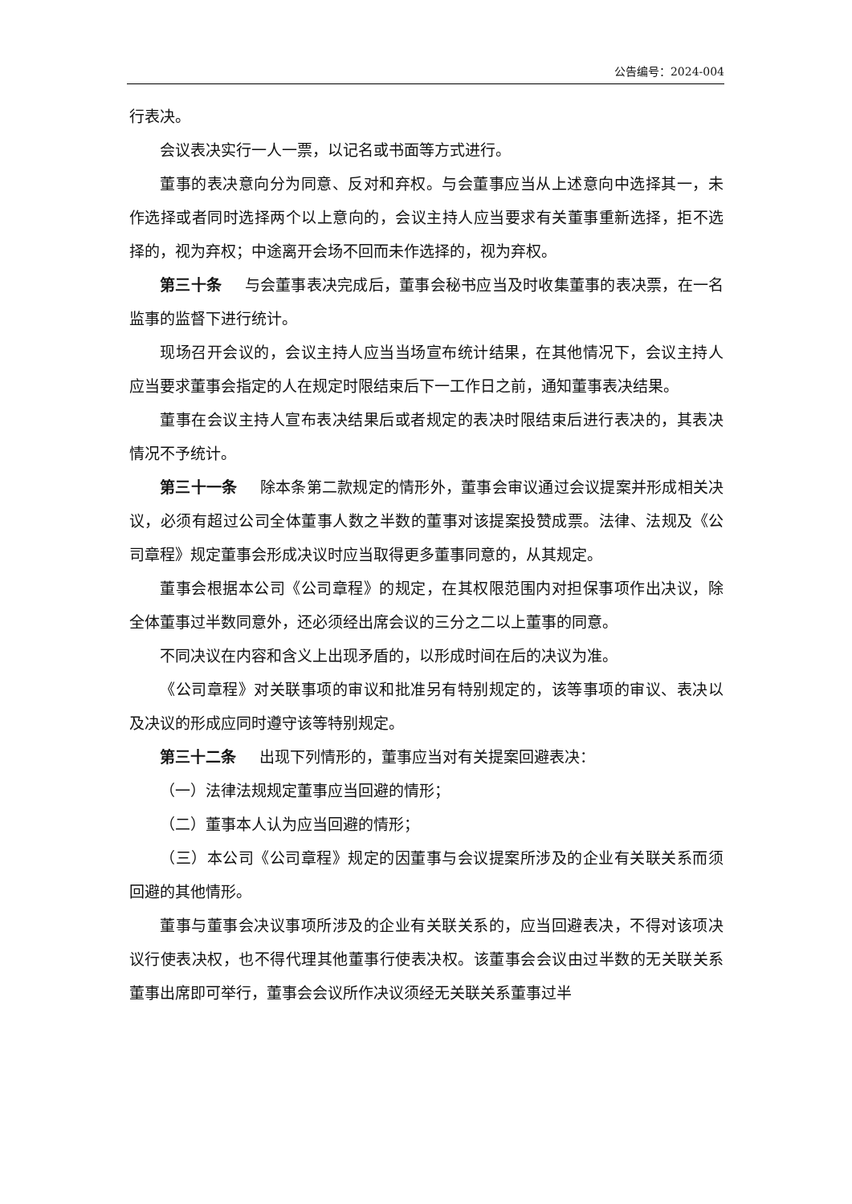公告编号：2024-004
行表决。
会议表决实行一人一票，以记名或书面等方式进行。
董事的表决意向分为同意、反对和弃权。与会董事应当从上述意向中选择其一，未作选择或者同时选择两个以上意向的，会议主持人应当要求有关董事重新选择，拒不选择的，视为弃权；中途离开会场不回而未作选择的，视为弃权。
第三十条 与会董事表决完成后，董事会秘书应当及时收集董事的表决票，在一名监事的监督下进行统计。
现场召开会议的，会议主持人应当当场宣布统计结果，在其他情况下，会议主持人应当要求董事会指定的人在规定时限结束后下一工作日之前，通知董事表决结果。
董事在会议主持人宣布表决结果后或者规定的表决时限结束后进行表决的，其表决情况不予统计。
第三十一条 除本条第二款规定的情形外，董事会审议通过会议提案并形成相关决议，必须有超过公司全体董事人数之半数的董事对该提案投赞成票。法律、法规及《公司章程》规定董事会形成决议时应当取得更多董事同意的，从其规定。
董事会根据本公司《公司章程》的规定，在其权限范围内对担保事项作出决议，除全体董事过半数同意外，还必须经出席会议的三分之二以上董事的同意。
不同决议在内容和含义上出现矛盾的，以形成时间在后的决议为准。
《公司章程》对关联事项的审议和批准另有特别规定的，该等事项的审议、表决以及决议的形成应同时遵守该等特别规定。
第三十二条 出现下列情形的，董事应当对有关提案回避表决：
（一）法律法规规定董事应当回避的情形；
（二）董事本人认为应当回避的情形；
（三）本公司《公司章程》规定的因董事与会议提案所涉及的企业有关联关系而须回避的其他情形。
董事与董事会决议事项所涉及的企业有关联关系的，应当回避表决，不得对该项决议行使表决权，也不得代理其他董事行使表决权。该董事会会议由过半数的无关联关系董事出席即可举行，董事会会议所作决议须经无关联关系董事过半